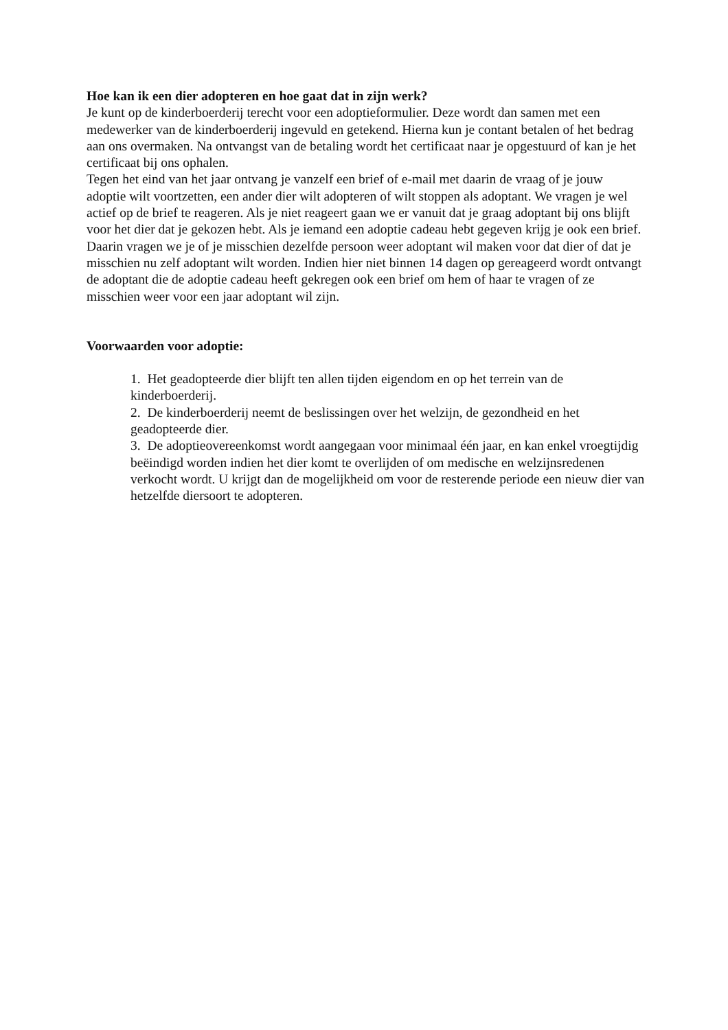Hoe kan ik een dier adopteren en hoe gaat dat in zijn werk?
Je kunt op de kinderboerderij terecht voor een adoptieformulier. Deze wordt dan samen met een medewerker van de kinderboerderij ingevuld en getekend. Hierna kun je contant betalen of het bedrag aan ons overmaken. Na ontvangst van de betaling wordt het certificaat naar je opgestuurd of kan je het certificaat bij ons ophalen.
Tegen het eind van het jaar ontvang je vanzelf een brief of e-mail met daarin de vraag of je jouw adoptie wilt voortzetten, een ander dier wilt adopteren of wilt stoppen als adoptant. We vragen je wel actief op de brief te reageren. Als je niet reageert gaan we er vanuit dat je graag adoptant bij ons blijft voor het dier dat je gekozen hebt. Als je iemand een adoptie cadeau hebt gegeven krijg je ook een brief. Daarin vragen we je of je misschien dezelfde persoon weer adoptant wil maken voor dat dier of dat je misschien nu zelf adoptant wilt worden. Indien hier niet binnen 14 dagen op gereageerd wordt ontvangt de adoptant die de adoptie cadeau heeft gekregen ook een brief om hem of haar te vragen of ze misschien weer voor een jaar adoptant wil zijn.
Voorwaarden voor adoptie:
1. Het geadopteerde dier blijft ten allen tijden eigendom en op het terrein van de kinderboerderij.
2. De kinderboerderij neemt de beslissingen over het welzijn, de gezondheid en het geadopteerde dier.
3. De adoptieovereenkomst wordt aangegaan voor minimaal één jaar, en kan enkel vroegtijdig beëindigd worden indien het dier komt te overlijden of om medische en welzijnsredenen verkocht wordt. U krijgt dan de mogelijkheid om voor de resterende periode een nieuw dier van hetzelfde diersoort te adopteren.